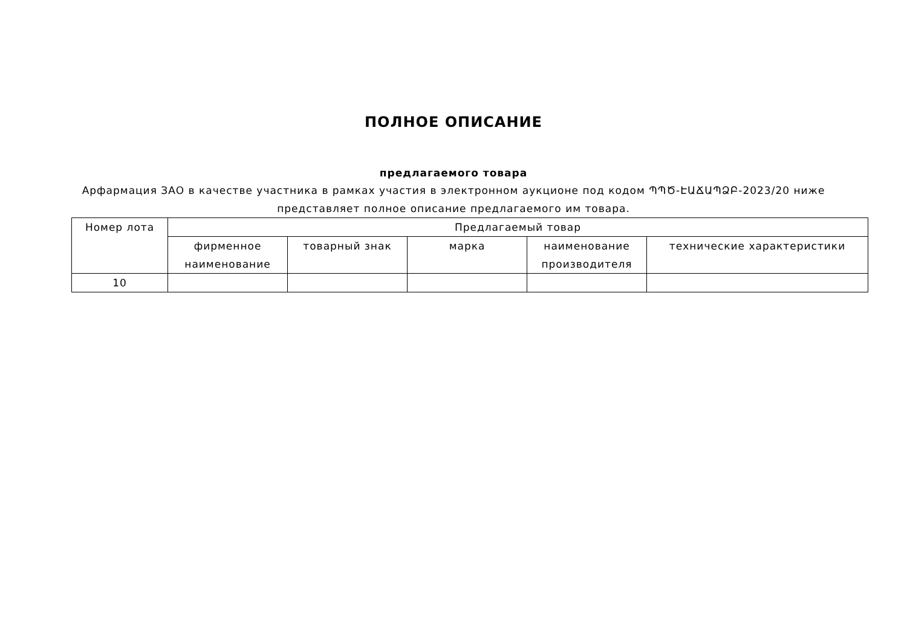ПОЛНОЕ ОПИСАНИЕ
предлагаемого товара
Арфармация ЗАО в качестве участника в рамках участия в электронном аукционе под кодом ՊՊԾ-ԷԱՃԱՊՁԲ-2023/20 ниже представляет полное описание предлагаемого им товара.
| Номер лота | Предлагаемый товар | | | | |
| --- | --- | --- | --- | --- | --- |
| | фирменное наименование | товарный знак | марка | наименование производителя | технические характеристики |
| 10 | | | | | |